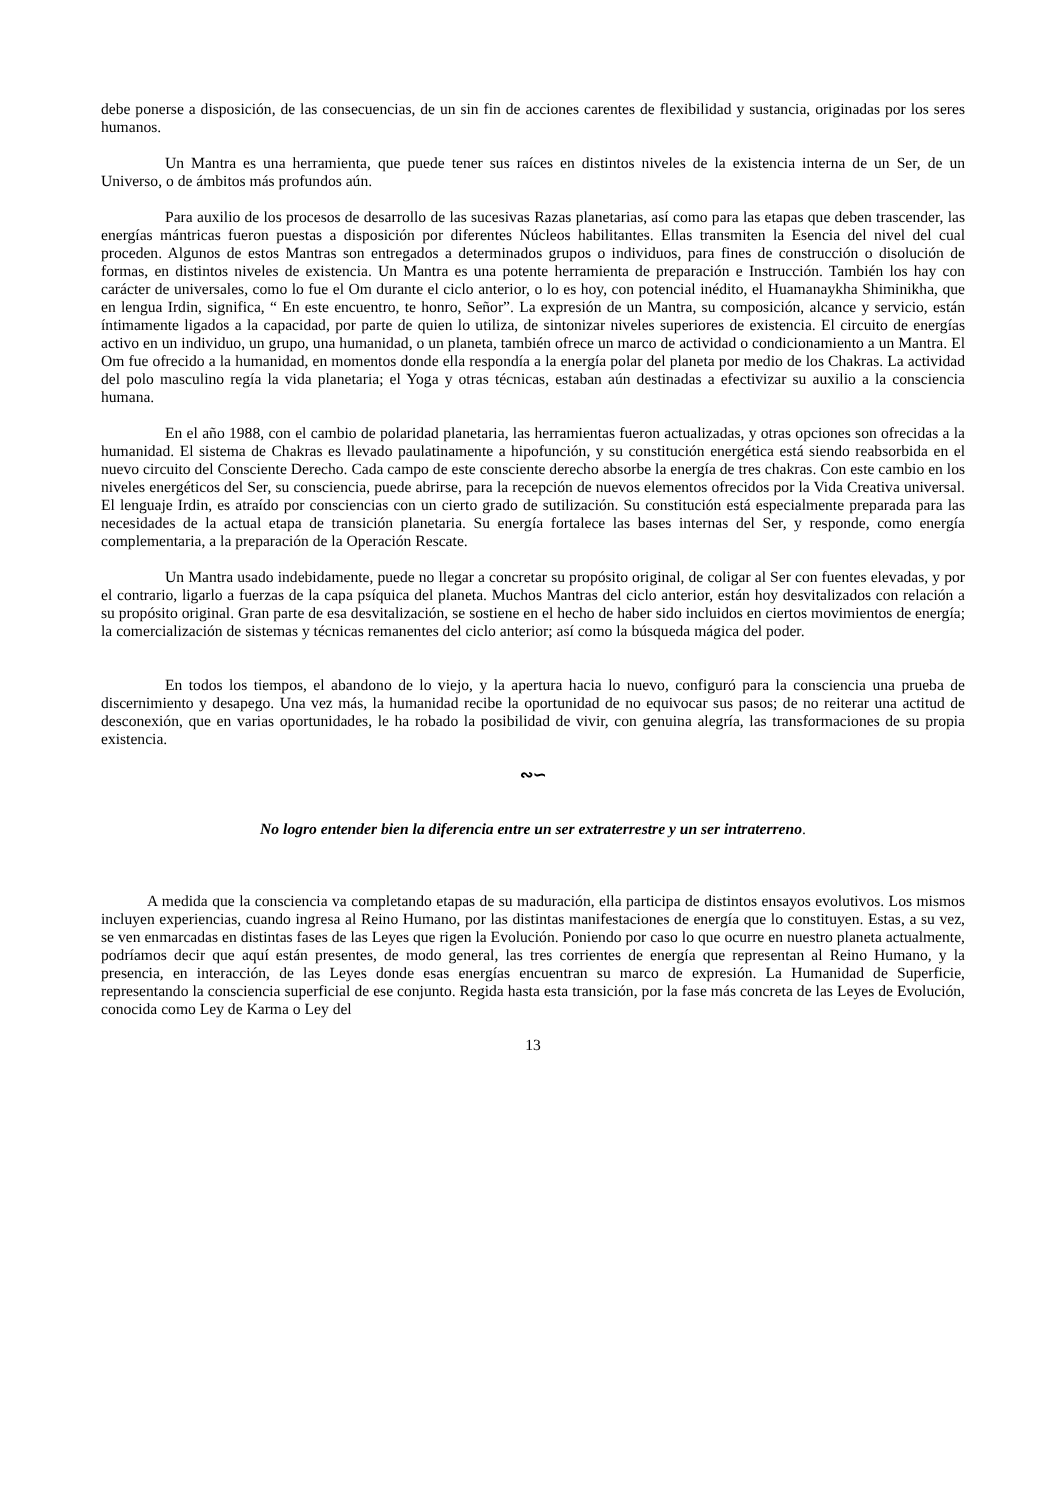debe ponerse a disposición, de las consecuencias, de un sin fin de acciones carentes de flexibilidad y sustancia, originadas por los seres humanos.
Un Mantra es una herramienta, que puede tener sus raíces en distintos niveles de la existencia interna de un Ser, de un Universo, o de ámbitos más profundos aún.
Para auxilio de los procesos de desarrollo de las sucesivas Razas planetarias, así como para las etapas que deben trascender, las energías mántricas fueron puestas a disposición por diferentes Núcleos habilitantes. Ellas transmiten la Esencia del nivel del cual proceden. Algunos de estos Mantras son entregados a determinados grupos o individuos, para fines de construcción o disolución de formas, en distintos niveles de existencia. Un Mantra es una potente herramienta de preparación e Instrucción. También los hay con carácter de universales, como lo fue el Om durante el ciclo anterior, o lo es hoy, con potencial inédito, el Huamanaykha Shiminikha, que en lengua Irdin, significa, “ En este encuentro, te honro, Señor”. La expresión de un Mantra, su composición, alcance y servicio, están íntimamente ligados a la capacidad, por parte de quien lo utiliza, de sintonizar niveles superiores de existencia. El circuito de energías activo en un individuo, un grupo, una humanidad, o un planeta, también ofrece un marco de actividad o condicionamiento a un Mantra. El Om fue ofrecido a la humanidad, en momentos donde ella respondía a la energía polar del planeta por medio de los Chakras. La actividad del polo masculino regía la vida planetaria; el Yoga y otras técnicas, estaban aún destinadas a efectivizar su auxilio a la consciencia humana.
En el año 1988, con el cambio de polaridad planetaria, las herramientas fueron actualizadas, y otras opciones son ofrecidas a la humanidad. El sistema de Chakras es llevado paulatinamente a hipofunción, y su constitución energética está siendo reabsorbida en el nuevo circuito del Consciente Derecho. Cada campo de este consciente derecho absorbe la energía de tres chakras. Con este cambio en los niveles energéticos del Ser, su consciencia, puede abrirse, para la recepción de nuevos elementos ofrecidos por la Vida Creativa universal. El lenguaje Irdin, es atraído por consciencias con un cierto grado de sutilización. Su constitución está especialmente preparada para las necesidades de la actual etapa de transición planetaria. Su energía fortalece las bases internas del Ser, y responde, como energía complementaria, a la preparación de la Operación Rescate.
Un Mantra usado indebidamente, puede no llegar a concretar su propósito original, de coligar al Ser con fuentes elevadas, y por el contrario, ligarlo a fuerzas de la capa psíquica del planeta. Muchos Mantras del ciclo anterior, están hoy desvitalizados con relación a su propósito original. Gran parte de esa desvitalización, se sostiene en el hecho de haber sido incluidos en ciertos movimientos de energía; la comercialización de sistemas y técnicas remanentes del ciclo anterior; así como la búsqueda mágica del poder.
En todos los tiempos, el abandono de lo viejo, y la apertura hacia lo nuevo, configuró para la consciencia una prueba de discernimiento y desapego. Una vez más, la humanidad recibe la oportunidad de no equivocar sus pasos; de no reiterar una actitud de desconexión, que en varias oportunidades, le ha robado la posibilidad de vivir, con genuina alegría, las transformaciones de su propia existencia.
∾∽
No logro entender bien la diferencia entre un ser extraterrestre y un ser intraterreno.
A medida que la consciencia va completando etapas de su maduración, ella participa de distintos ensayos evolutivos. Los mismos incluyen experiencias, cuando ingresa al Reino Humano, por las distintas manifestaciones de energía que lo constituyen. Estas, a su vez, se ven enmarcadas en distintas fases de las Leyes que rigen la Evolución. Poniendo por caso lo que ocurre en nuestro planeta actualmente, podríamos decir que aquí están presentes, de modo general, las tres corrientes de energía que representan al Reino Humano, y la presencia, en interacción, de las Leyes donde esas energías encuentran su marco de expresión. La Humanidad de Superficie, representando la consciencia superficial de ese conjunto. Regida hasta esta transición, por la fase más concreta de las Leyes de Evolución, conocida como Ley de Karma o Ley del
13